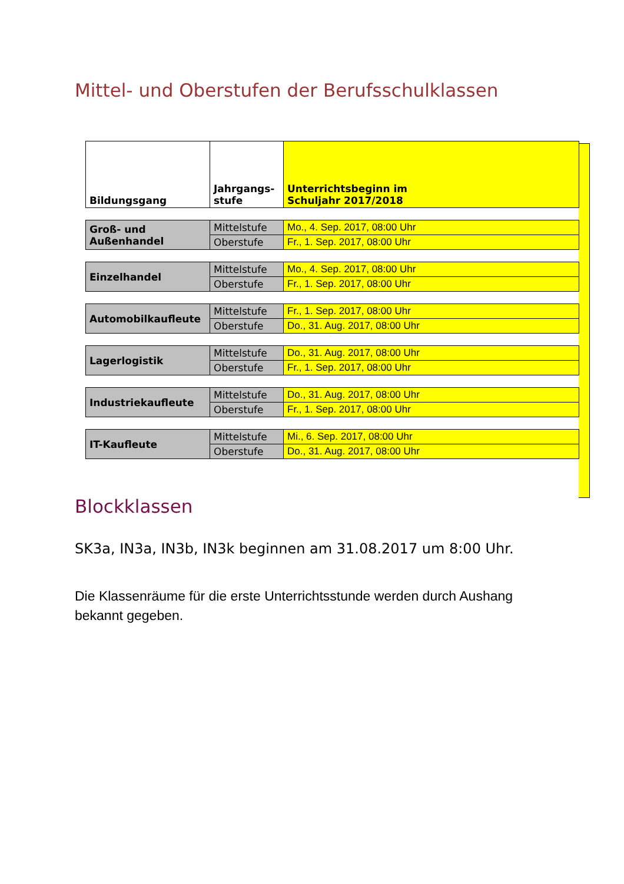Mittel- und Oberstufen der Berufsschulklassen
| Bildungsgang | Jahrgangs- stufe | Unterrichtsbeginn im Schuljahr 2017/2018 |
| --- | --- | --- |
| Groß- und Außenhandel | Mittelstufe | Mo., 4. Sep. 2017, 08:00 Uhr |
| | Oberstufe | Fr., 1. Sep. 2017, 08:00 Uhr |
| Einzelhandel | Mittelstufe | Mo., 4. Sep. 2017, 08:00 Uhr |
| | Oberstufe | Fr., 1. Sep. 2017, 08:00 Uhr |
| Automobilkaufleute | Mittelstufe | Fr., 1. Sep. 2017, 08:00 Uhr |
| | Oberstufe | Do., 31. Aug. 2017, 08:00 Uhr |
| Lagerlogistik | Mittelstufe | Do., 31. Aug. 2017, 08:00 Uhr |
| | Oberstufe | Fr., 1. Sep. 2017, 08:00 Uhr |
| Industriekaufleute | Mittelstufe | Do., 31. Aug. 2017, 08:00 Uhr |
| | Oberstufe | Fr., 1. Sep. 2017, 08:00 Uhr |
| IT-Kaufleute | Mittelstufe | Mi., 6. Sep. 2017, 08:00 Uhr |
| | Oberstufe | Do., 31. Aug. 2017, 08:00 Uhr |
Blockklassen
SK3a, IN3a, IN3b, IN3k beginnen am 31.08.2017 um 8:00 Uhr.
Die Klassenräume für die erste Unterrichtsstunde werden durch Aushang bekannt gegeben.